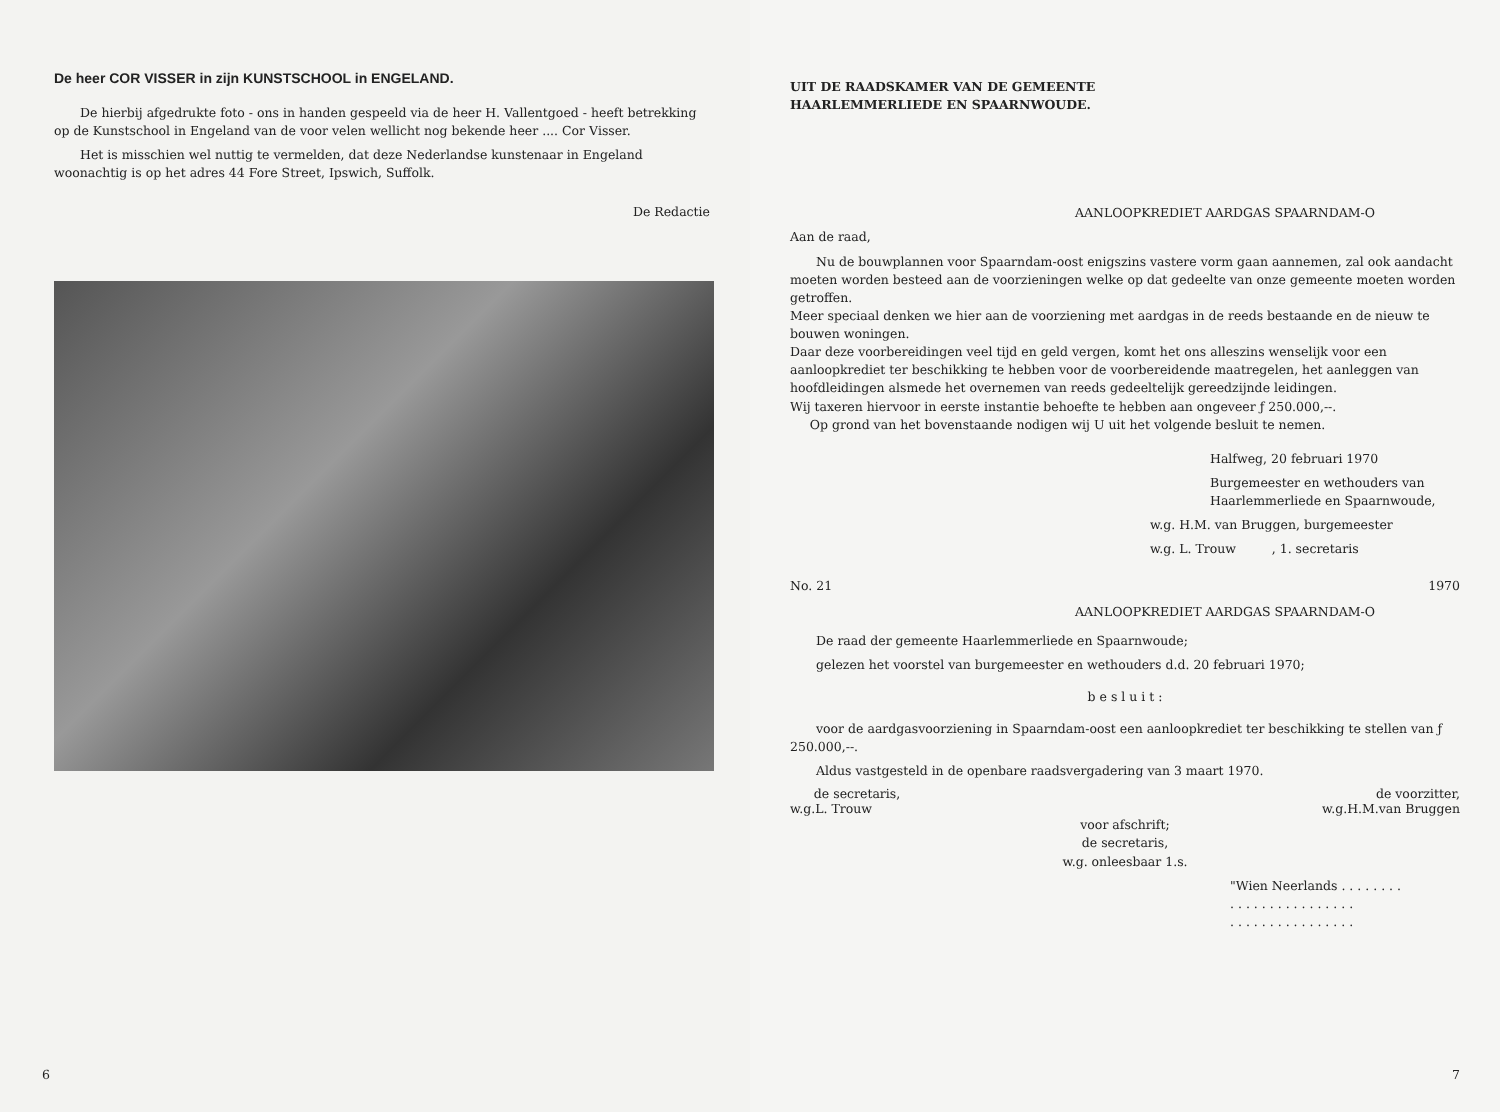De heer COR VISSER in zijn KUNSTSCHOOL in ENGELAND.
De hierbij afgedrukte foto - ons in handen gespeeld via de heer H. Vallentgoed - heeft betrekking op de Kunstschool in Engeland van de voor velen wellicht nog bekende heer .... Cor Visser.
Het is misschien wel nuttig te vermelden, dat deze Nederlandse kunstenaar in Engeland woonachtig is op het adres 44 Fore Street, Ipswich, Suffolk.
De Redactie
6
UIT DE RAADSKAMER VAN DE GEMEENTE
HAARLEMMERLIEDE EN SPAARNWOUDE.
AANLOOPKREDIET AARDGAS SPAARNDAM-O
Aan de raad,
Nu de bouwplannen voor Spaarndam-oost enigszins vastere vorm gaan aannemen, zal ook aandacht moeten worden besteed aan de voorzieningen welke op dat gedeelte van onze gemeente moeten worden getroffen.
Meer speciaal denken we hier aan de voorziening met aardgas in de reeds bestaande en de nieuw te bouwen woningen.
Daar deze voorbereidingen veel tijd en geld vergen, komt het ons alleszins wenselijk voor een aanloopkrediet ter beschikking te hebben voor de voorbereidende maatregelen, het aanleggen van hoofdleidingen alsmede het overnemen van reeds gedeeltelijk gereedzijnde leidingen.
Wij taxeren hiervoor in eerste instantie behoefte te hebben aan ongeveer ƒ 250.000,--.
Op grond van het bovenstaande nodigen wij U uit het volgende besluit te nemen.
Halfweg, 20 februari 1970
Burgemeester en wethouders van
Haarlemmerliede en Spaarnwoude,
w.g. H.M. van Bruggen, burgemeester
w.g. L. Trouw , 1. secretaris
No. 21 1970
AANLOOPKREDIET AARDGAS SPAARNDAM-O
De raad der gemeente Haarlemmerliede en Spaarnwoude;
gelezen het voorstel van burgemeester en wethouders d.d. 20 februari 1970;
b e s l u i t :
voor de aardgasvoorziening in Spaarndam-oost een aanloopkrediet ter beschikking te stellen van ƒ 250.000,--.
Aldus vastgesteld in de openbare raadsvergadering van 3 maart 1970.
de secretaris,
w.g.L. Trouw de voorzitter,
w.g.H.M.van Bruggen
voor afschrift;
de secretaris,
w.g. onleesbaar 1.s.
"Wien Neerlands . . . . . . . .
. . . . . . . . . . . . . . . .
. . . . . . . . . . . . . . . .
7